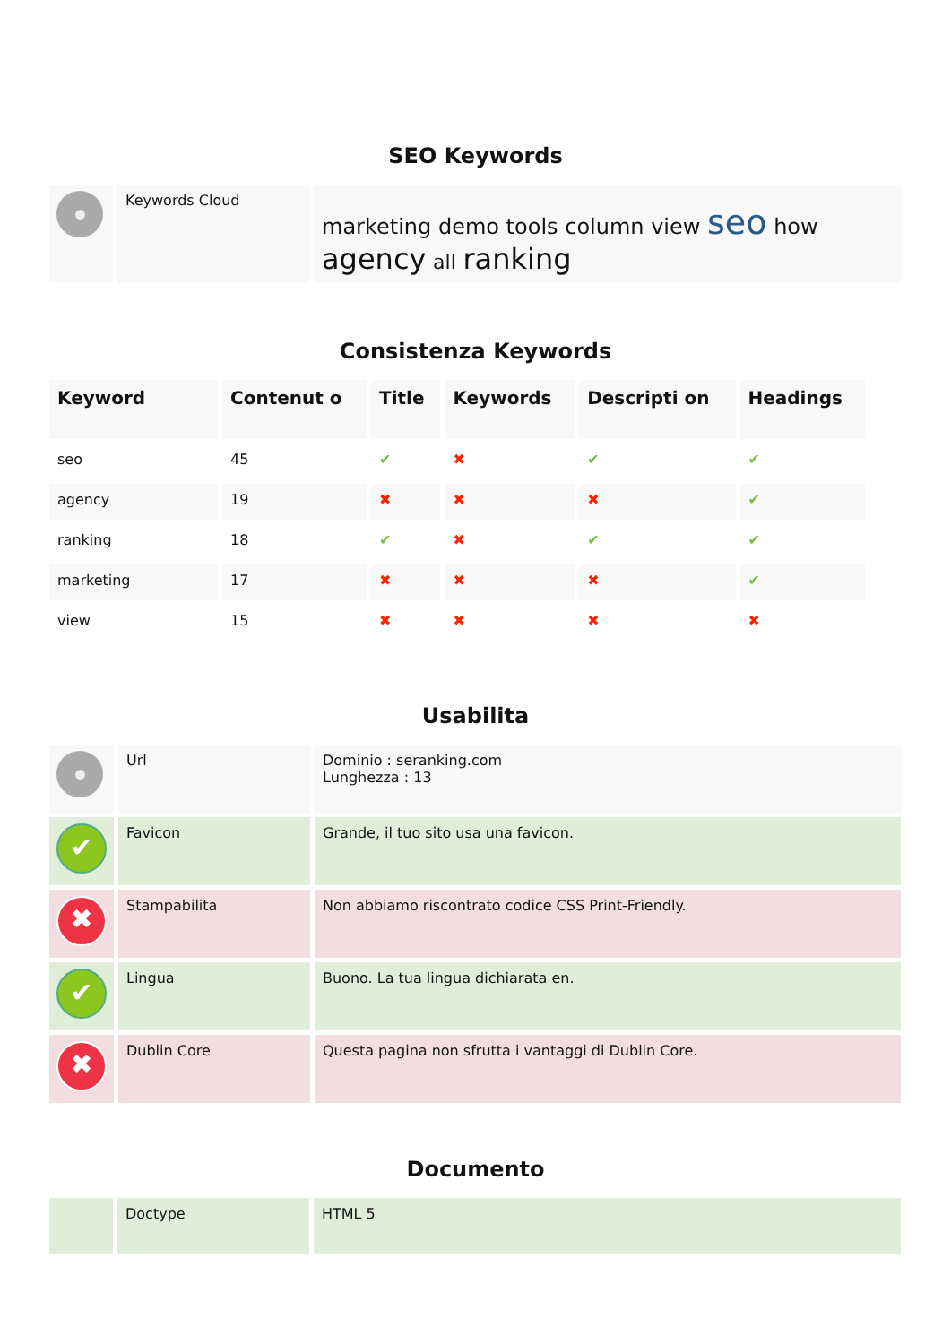SEO Keywords
| | Keywords Cloud | marketing demo tools column view seo how agency all ranking |
Consistenza Keywords
| Keyword | Contenut o | Title | Keywords | Descripti on | Headings |
| --- | --- | --- | --- | --- | --- |
| seo | 45 | ✔ | ✖ | ✔ | ✔ |
| agency | 19 | ✖ | ✖ | ✖ | ✔ |
| ranking | 18 | ✔ | ✖ | ✔ | ✔ |
| marketing | 17 | ✖ | ✖ | ✖ | ✔ |
| view | 15 | ✖ | ✖ | ✖ | ✖ |
Usabilita
| | Url | Dominio : seranking.com Lunghezza : 13 |
| ✔ | Favicon | Grande, il tuo sito usa una favicon. |
| ✖ | Stampabilita | Non abbiamo riscontrato codice CSS Print-Friendly. |
| ✔ | Lingua | Buono. La tua lingua dichiarata en. |
| ✖ | Dublin Core | Questa pagina non sfrutta i vantaggi di Dublin Core. |
Documento
| | Doctype | HTML 5 |